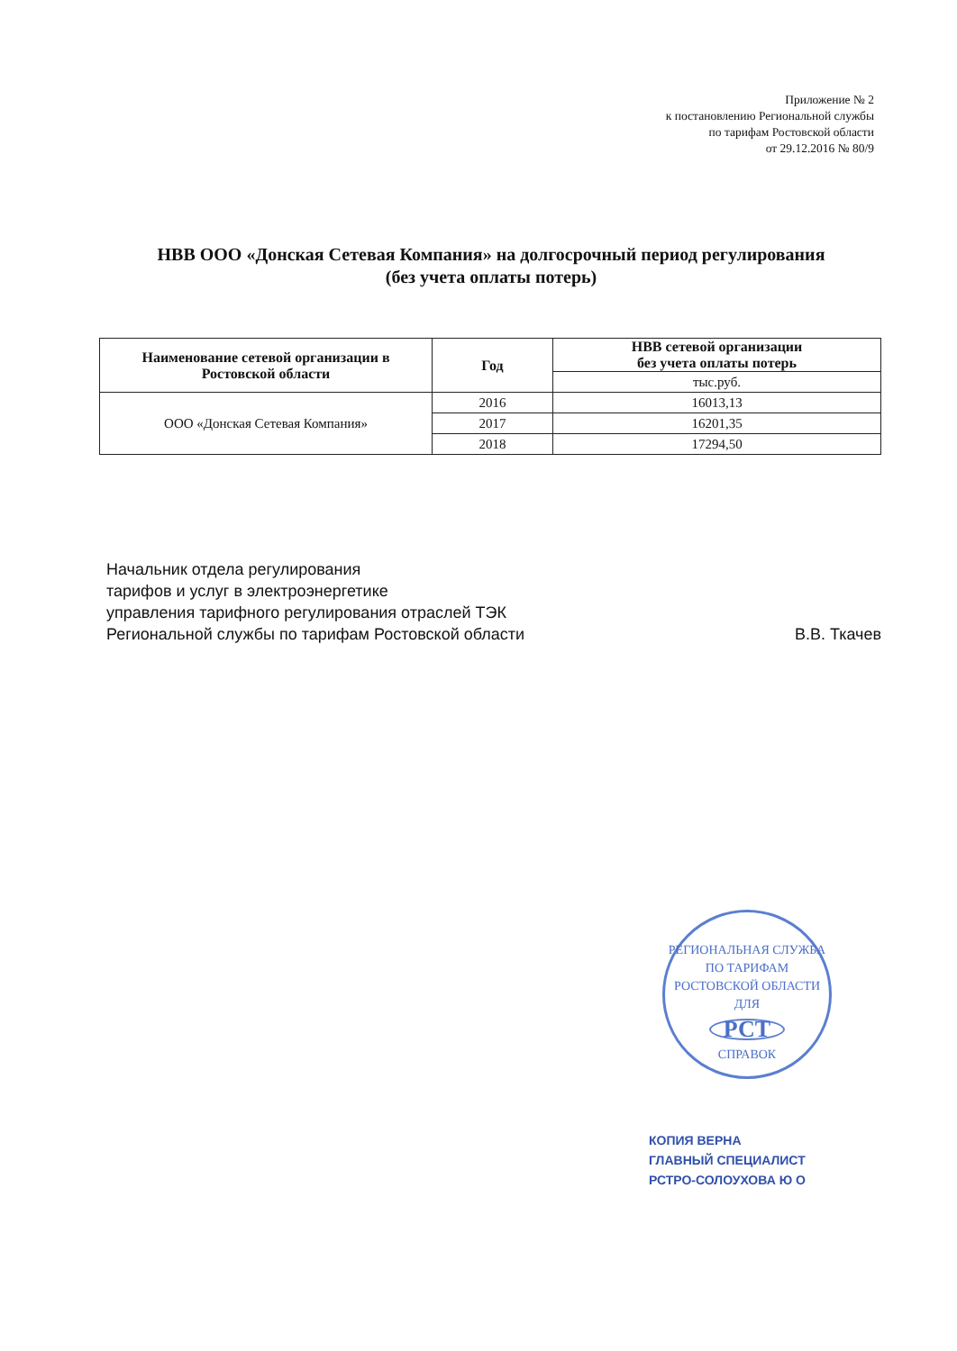Приложение № 2
к постановлению Региональной службы
по тарифам Ростовской области
от 29.12.2016 № 80/9
НВВ ООО «Донская Сетевая Компания» на долгосрочный период регулирования
(без учета оплаты потерь)
| Наименование сетевой организации в Ростовской области | Год | НВВ сетевой организации без учета оплаты потерь |
| --- | --- | --- |
| | | тыс.руб. |
| ООО «Донская Сетевая Компания» | 2016 | 16013,13 |
| | 2017 | 16201,35 |
| | 2018 | 17294,50 |
Начальник отдела регулирования
тарифов и услуг в электроэнергетике
управления тарифного регулирования отраслей ТЭК
Региональной службы по тарифам Ростовской области
В.В. Ткачев
РЕГИОНАЛЬНАЯ СЛУЖБА ПО ТАРИФАМ РОСТОВСКОЙ ОБЛАСТИ
ДЛЯ
РСТ
СПРАВОК
КОПИЯ ВЕРНА
ГЛАВНЫЙ СПЕЦИАЛИСТ
РСТРО-СОЛОУХОВА Ю О